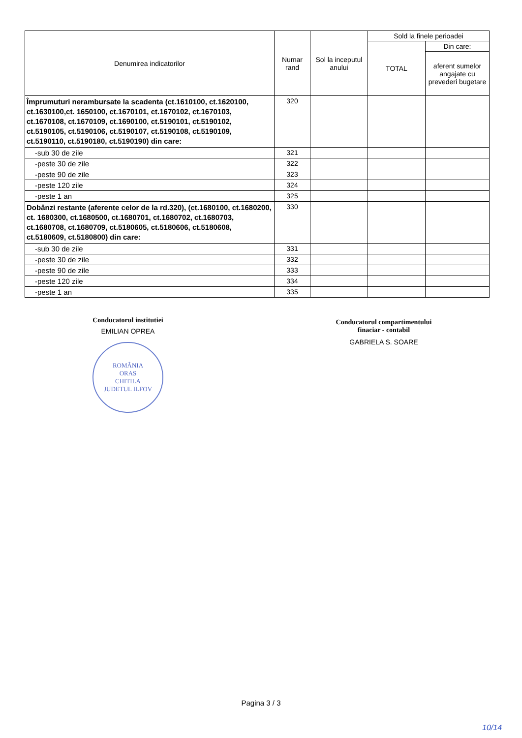| Denumirea indicatorilor | Numar rand | Sol la inceputul anului | Sold la finele perioadei | |
| --- | --- | --- | --- | --- |
| | | | TOTAL | Din care: |
| | | | | aferent sumelor angajate cu prevederi bugetare |
| Împrumuturi nerambursate la scadenta (ct.1610100, ct.1620100, ct.1630100,ct. 1650100, ct.1670101, ct.1670102, ct.1670103, ct.1670108, ct.1670109, ct.1690100, ct.5190101, ct.5190102, ct.5190105, ct.5190106, ct.5190107, ct.5190108, ct.5190109, ct.5190110, ct.5190180, ct.5190190) din care: | 320 | | | |
| -sub 30 de zile | 321 | | | |
| -peste 30 de zile | 322 | | | |
| -peste 90 de zile | 323 | | | |
| -peste 120 zile | 324 | | | |
| -peste 1 an | 325 | | | |
| Dobânzi restante (aferente celor de la rd.320), (ct.1680100, ct.1680200, ct. 1680300, ct.1680500, ct.1680701, ct.1680702, ct.1680703, ct.1680708, ct.1680709, ct.5180605, ct.5180606, ct.5180608, ct.5180609, ct.5180800) din care: | 330 | | | |
| -sub 30 de zile | 331 | | | |
| -peste 30 de zile | 332 | | | |
| -peste 90 de zile | 333 | | | |
| -peste 120 zile | 334 | | | |
| -peste 1 an | 335 | | | |
Conducatorul institutiei
EMILIAN OPREA
ROMÂNIA
ORAS
CHITILA
JUDETUL ILFOV
Conducatorul compartimentului
finaciar - contabil
GABRIELA S. SOARE
Pagina 3 / 3
10/14